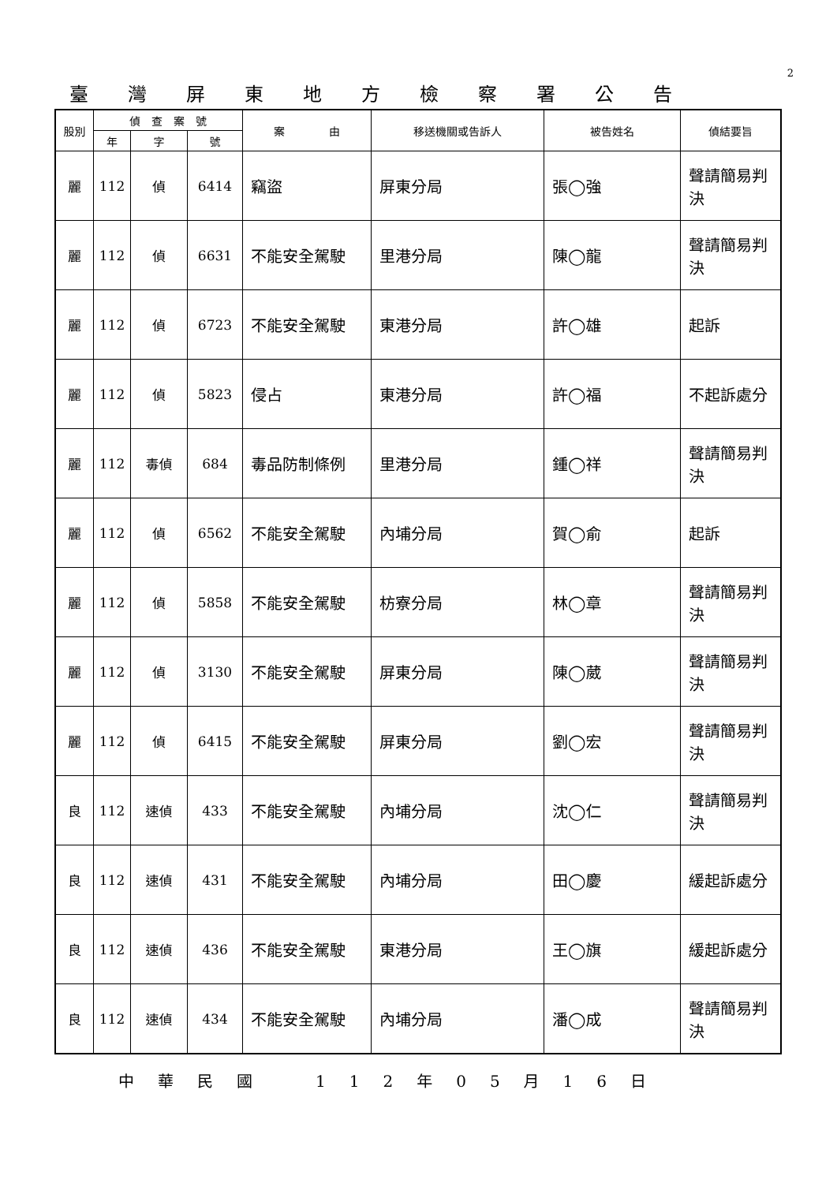2
臺灣屏東地方檢察署公告
| 股別 | 偵 查 案 號 | | | 案 由 | 移送機關或告訴人 | 被告姓名 | 偵結要旨 |
| --- | --- | --- | --- | --- | --- | --- | --- |
| | 年 | 字 | 號 | | | | |
| 麗 | 112 | 偵 | 6414 | 竊盜 | 屏東分局 | 張◯強 | 聲請簡易判決 |
| 麗 | 112 | 偵 | 6631 | 不能安全駕駛 | 里港分局 | 陳◯龍 | 聲請簡易判決 |
| 麗 | 112 | 偵 | 6723 | 不能安全駕駛 | 東港分局 | 許◯雄 | 起訴 |
| 麗 | 112 | 偵 | 5823 | 侵占 | 東港分局 | 許◯福 | 不起訴處分 |
| 麗 | 112 | 毒偵 | 684 | 毒品防制條例 | 里港分局 | 鍾◯祥 | 聲請簡易判決 |
| 麗 | 112 | 偵 | 6562 | 不能安全駕駛 | 內埔分局 | 賀◯俞 | 起訴 |
| 麗 | 112 | 偵 | 5858 | 不能安全駕駛 | 枋寮分局 | 林◯章 | 聲請簡易判決 |
| 麗 | 112 | 偵 | 3130 | 不能安全駕駛 | 屏東分局 | 陳◯葳 | 聲請簡易判決 |
| 麗 | 112 | 偵 | 6415 | 不能安全駕駛 | 屏東分局 | 劉◯宏 | 聲請簡易判決 |
| 良 | 112 | 速偵 | 433 | 不能安全駕駛 | 內埔分局 | 沈◯仁 | 聲請簡易判決 |
| 良 | 112 | 速偵 | 431 | 不能安全駕駛 | 內埔分局 | 田◯慶 | 緩起訴處分 |
| 良 | 112 | 速偵 | 436 | 不能安全駕駛 | 東港分局 | 王◯旗 | 緩起訴處分 |
| 良 | 112 | 速偵 | 434 | 不能安全駕駛 | 內埔分局 | 潘◯成 | 聲請簡易判決 |
中華民國　112年05月16日